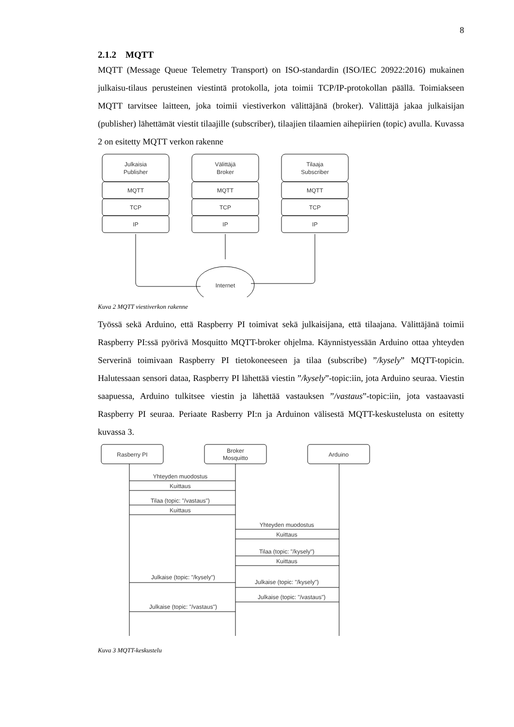8
2.1.2 MQTT
MQTT (Message Queue Telemetry Transport) on ISO-standardin (ISO/IEC 20922:2016) mukainen julkaisu-tilaus perusteinen viestintä protokolla, jota toimii TCP/IP-protokollan päällä. Toimiakseen MQTT tarvitsee laitteen, joka toimii viestiverkon välittäjänä (broker). Välittäjä jakaa julkaisijan (publisher) lähettämät viestit tilaajille (subscriber), tilaajien tilaamien aihepiirien (topic) avulla. Kuvassa 2 on esitetty MQTT verkon rakenne
Julkaisia
Publisher
MQTT
TCP
IP
Välittäjä
Broker
MQTT
TCP
IP
Tilaaja
Subscriber
MQTT
TCP
IP
Internet
Kuva 2 MQTT viestiverkon rakenne
Työssä sekä Arduino, että Raspberry PI toimivat sekä julkaisijana, että tilaajana. Välittäjänä toimii Raspberry PI:ssä pyörivä Mosquitto MQTT-broker ohjelma. Käynnistyessään Arduino ottaa yhteyden Serverinä toimivaan Raspberry PI tietokoneeseen ja tilaa (subscribe) ”/kysely” MQTT-topicin. Halutessaan sensori dataa, Raspberry PI lähettää viestin ”/kysely”-topic:iin, jota Arduino seuraa. Viestin saapuessa, Arduino tulkitsee viestin ja lähettää vastauksen ”/vastaus”-topic:iin, jota vastaavasti Raspberry PI seuraa. Periaate Rasberry PI:n ja Arduinon välisestä MQTT-keskustelusta on esitetty kuvassa 3.
Rasberry PI
Broker
Mosquitto
Arduino
Yhteyden muodostus
Kuittaus
Tilaa (topic: "/vastaus")
Kuittaus
Yhteyden muodostus
Kuittaus
Tilaa (topic: "/kysely")
Kuittaus
Julkaise (topic: "/kysely")
Julkaise (topic: "/kysely")
Julkaise (topic: "/vastaus")
Julkaise (topic: "/vastaus")
Kuva 3 MQTT-keskustelu